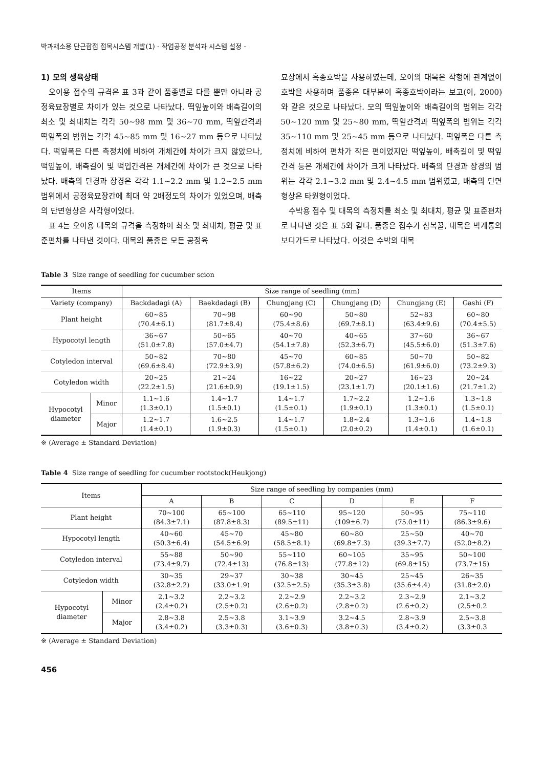박과채소용 단근합접 접목시스템 개발(1) - 작업공정 분석과 시스템 설정 -
1) 모의 생육상태
오이용 접수의 규격은 표 3과 같이 품종별로 다를 뿐만 아니라 공정육묘장별로 차이가 있는 것으로 나타났다. 떡잎높이와 배축길이의 최소 및 최대치는 각각 50~98 mm 및 36~70 mm, 떡잎간격과 떡잎폭의 범위는 각각 45~85 mm 및 16~27 mm 등으로 나타났다. 떡잎폭은 다른 측정치에 비하여 개체간에 차이가 크지 않았으나, 떡잎높이, 배축길이 및 떡입간격은 개체간에 차이가 큰 것으로 나타났다. 배축의 단경과 장경은 각각 1.1~2.2 mm 및 1.2~2.5 mm 범위에서 공정육묘장간에 최대 약 2배정도의 차이가 있었으며, 배축의 단면형상은 사각형이었다.
표 4는 오이용 대목의 규격을 측정하여 최소 및 최대치, 평균 및 표준편차를 나타낸 것이다. 대목의 품종은 모든 공정육
묘장에서 흑종호박을 사용하였는데, 오이의 대목은 작형에 관계없이 호박을 사용하며 품종은 대부분이 흑종호박이라는 보고(이, 2000)와 같은 것으로 나타났다. 모의 떡잎높이와 배축길이의 범위는 각각 50~120 mm 및 25~80 mm, 떡잎간격과 떡잎폭의 범위는 각각 35~110 mm 및 25~45 mm 등으로 나타났다. 떡잎폭은 다른 측정치에 비하여 편차가 작은 편이었지만 떡잎높이, 배축길이 및 떡잎간격 등은 개체간에 차이가 크게 나타났다. 배축의 단경과 장경의 범위는 각각 2.1~3.2 mm 및 2.4~4.5 mm 범위였고, 배축의 단면형상은 타원형이었다.
수박용 접수 및 대목의 측정치를 최소 및 최대치, 평균 및 표준편차로 나타낸 것은 표 5와 같다. 품종은 접수가 삼복꿀, 대목은 박계통의 보디가드로 나타났다. 이것은 수박의 대목
Table 3 Size range of seedling for cucumber scion
| Items | | Size range of seedling (mm) | | | | | |
| --- | --- | --- | --- | --- | --- | --- | --- |
| Variety (company) | | Backdadagi (A) | Baekdadagi (B) | Chungjang (C) | Chungjang (D) | Chungjang (E) | Gashi (F) |
| Plant height | | 60~85 (70.4±6.1) | 70~98 (81.7±8.4) | 60~90 (75.4±8.6) | 50~80 (69.7±8.1) | 52~83 (63.4±9.6) | 60~80 (70.4±5.5) |
| Hypocotyl length | | 36~67 (51.0±7.8) | 50~65 (57.0±4.7) | 40~70 (54.1±7.8) | 40~65 (52.3±6.7) | 37~60 (45.5±6.0) | 36~67 (51.3±7.6) |
| Cotyledon interval | | 50~82 (69.6±8.4) | 70~80 (72.9±3.9) | 45~70 (57.8±6.2) | 60~85 (74.0±6.5) | 50~70 (61.9±6.0) | 50~82 (73.2±9.3) |
| Cotyledon width | | 20~25 (22.2±1.5) | 21~24 (21.6±0.9) | 16~22 (19.1±1.5) | 20~27 (23.1±1.7) | 16~23 (20.1±1.6) | 20~24 (21.7±1.2) |
| Hypocotyl diameter | Minor | 1.1~1.6 (1.3±0.1) | 1.4~1.7 (1.5±0.1) | 1.4~1.7 (1.5±0.1) | 1.7~2.2 (1.9±0.1) | 1.2~1.6 (1.3±0.1) | 1.3~1.8 (1.5±0.1) |
| | Major | 1.2~1.7 (1.4±0.1) | 1.6~2.5 (1.9±0.3) | 1.4~1.7 (1.5±0.1) | 1.8~2.4 (2.0±0.2) | 1.3~1.6 (1.4±0.1) | 1.4~1.8 (1.6±0.1) |
※ (Average ± Standard Deviation)
Table 4 Size range of seedling for cucumber rootstock(Heukjong)
| Items | | Size range of seedling by companies (mm) | | | | | |
| --- | --- | --- | --- | --- | --- | --- | --- |
| | | A | B | C | D | E | F |
| Plant height | | 70~100 (84.3±7.1) | 65~100 (87.8±8.3) | 65~110 (89.5±11) | 95~120 (109±6.7) | 50~95 (75.0±11) | 75~110 (86.3±9.6) |
| Hypocotyl length | | 40~60 (50.3±6.4) | 45~70 (54.5±6.9) | 45~80 (58.5±8.1) | 60~80 (69.8±7.3) | 25~50 (39.3±7.7) | 40~70 (52.0±8.2) |
| Cotyledon interval | | 55~88 (73.4±9.7) | 50~90 (72.4±13) | 55~110 (76.8±13) | 60~105 (77.8±12) | 35~95 (69.8±15) | 50~100 (73.7±15) |
| Cotyledon width | | 30~35 (32.8±2.2) | 29~37 (33.0±1.9) | 30~38 (32.5±2.5) | 30~45 (35.3±3.8) | 25~45 (35.6±4.4) | 26~35 (31.8±2.0) |
| Hypocotyl diameter | Minor | 2.1~3.2 (2.4±0.2) | 2.2~3.2 (2.5±0.2) | 2.2~2.9 (2.6±0.2) | 2.2~3.2 (2.8±0.2) | 2.3~2.9 (2.6±0.2) | 2.1~3.2 (2.5±0.2 |
| | Major | 2.8~3.8 (3.4±0.2) | 2.5~3.8 (3.3±0.3) | 3.1~3.9 (3.6±0.3) | 3.2~4.5 (3.8±0.3) | 2.8~3.9 (3.4±0.2) | 2.5~3.8 (3.3±0.3 |
※ (Average ± Standard Deviation)
456